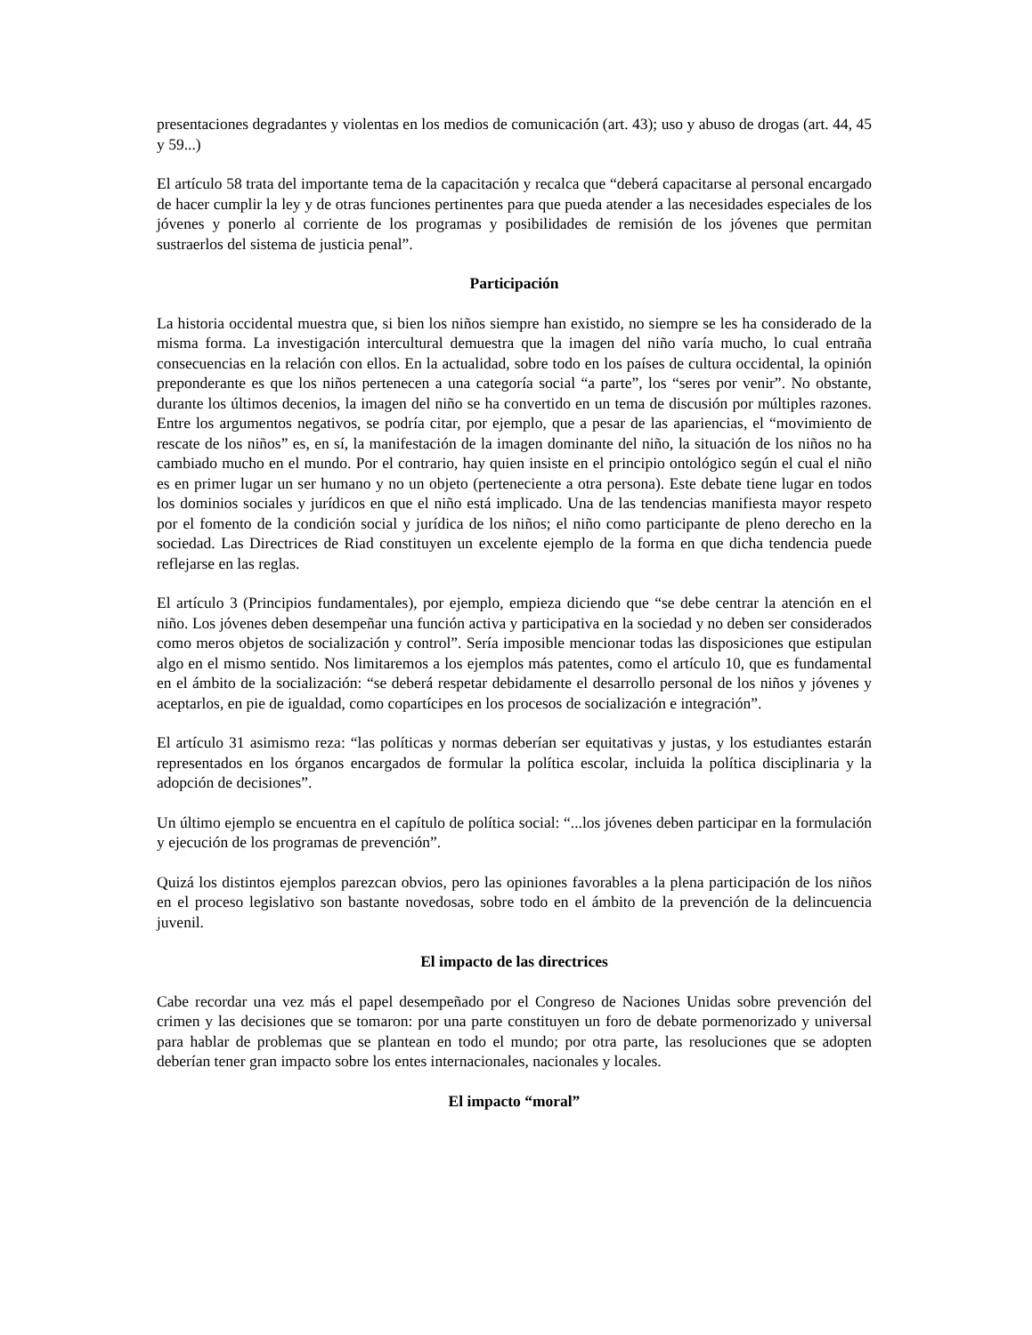presentaciones degradantes y violentas en los medios de comunicación (art. 43); uso y abuso de drogas (art. 44, 45 y 59...)
El artículo 58 trata del importante tema de la capacitación y recalca que “deberá capacitarse al personal encargado de hacer cumplir la ley y de otras funciones pertinentes para que pueda atender a las necesidades especiales de los jóvenes y ponerlo al corriente de los programas y posibilidades de remisión de los jóvenes que permitan sustraerlos del sistema de justicia penal”.
Participación
La historia occidental muestra que, si bien los niños siempre han existido, no siempre se les ha considerado de la misma forma. La investigación intercultural demuestra que la imagen del niño varía mucho, lo cual entraña consecuencias en la relación con ellos. En la actualidad, sobre todo en los países de cultura occidental, la opinión preponderante es que los niños pertenecen a una categoría social “a parte”, los “seres por venir”. No obstante, durante los últimos decenios, la imagen del niño se ha convertido en un tema de discusión por múltiples razones. Entre los argumentos negativos, se podría citar, por ejemplo, que a pesar de las apariencias, el “movimiento de rescate de los niños” es, en sí, la manifestación de la imagen dominante del niño, la situación de los niños no ha cambiado mucho en el mundo. Por el contrario, hay quien insiste en el principio ontológico según el cual el niño es en primer lugar un ser humano y no un objeto (perteneciente a otra persona). Este debate tiene lugar en todos los dominios sociales y jurídicos en que el niño está implicado. Una de las tendencias manifiesta mayor respeto por el fomento de la condición social y jurídica de los niños; el niño como participante de pleno derecho en la sociedad. Las Directrices de Riad constituyen un excelente ejemplo de la forma en que dicha tendencia puede reflejarse en las reglas.
El artículo 3 (Principios fundamentales), por ejemplo, empieza diciendo que “se debe centrar la atención en el niño. Los jóvenes deben desempeñar una función activa y participativa en la sociedad y no deben ser considerados como meros objetos de socialización y control”. Sería imposible mencionar todas las disposiciones que estipulan algo en el mismo sentido. Nos limitaremos a los ejemplos más patentes, como el artículo 10, que es fundamental en el ámbito de la socialización: “se deberá respetar debidamente el desarrollo personal de los niños y jóvenes y aceptarlos, en pie de igualdad, como copartícipes en los procesos de socialización e integración”.
El artículo 31 asimismo reza: “las políticas y normas deberían ser equitativas y justas, y los estudiantes estarán representados en los órganos encargados de formular la política escolar, incluida la política disciplinaria y la adopción de decisiones”.
Un último ejemplo se encuentra en el capítulo de política social: “...los jóvenes deben participar en la formulación y ejecución de los programas de prevención”.
Quizá los distintos ejemplos parezcan obvios, pero las opiniones favorables a la plena participación de los niños en el proceso legislativo son bastante novedosas, sobre todo en el ámbito de la prevención de la delincuencia juvenil.
El impacto de las directrices
Cabe recordar una vez más el papel desempeñado por el Congreso de Naciones Unidas sobre prevención del crimen y las decisiones que se tomaron: por una parte constituyen un foro de debate pormenorizado y universal para hablar de problemas que se plantean en todo el mundo; por otra parte, las resoluciones que se adopten deberían tener gran impacto sobre los entes internacionales, nacionales y locales.
El impacto “moral”